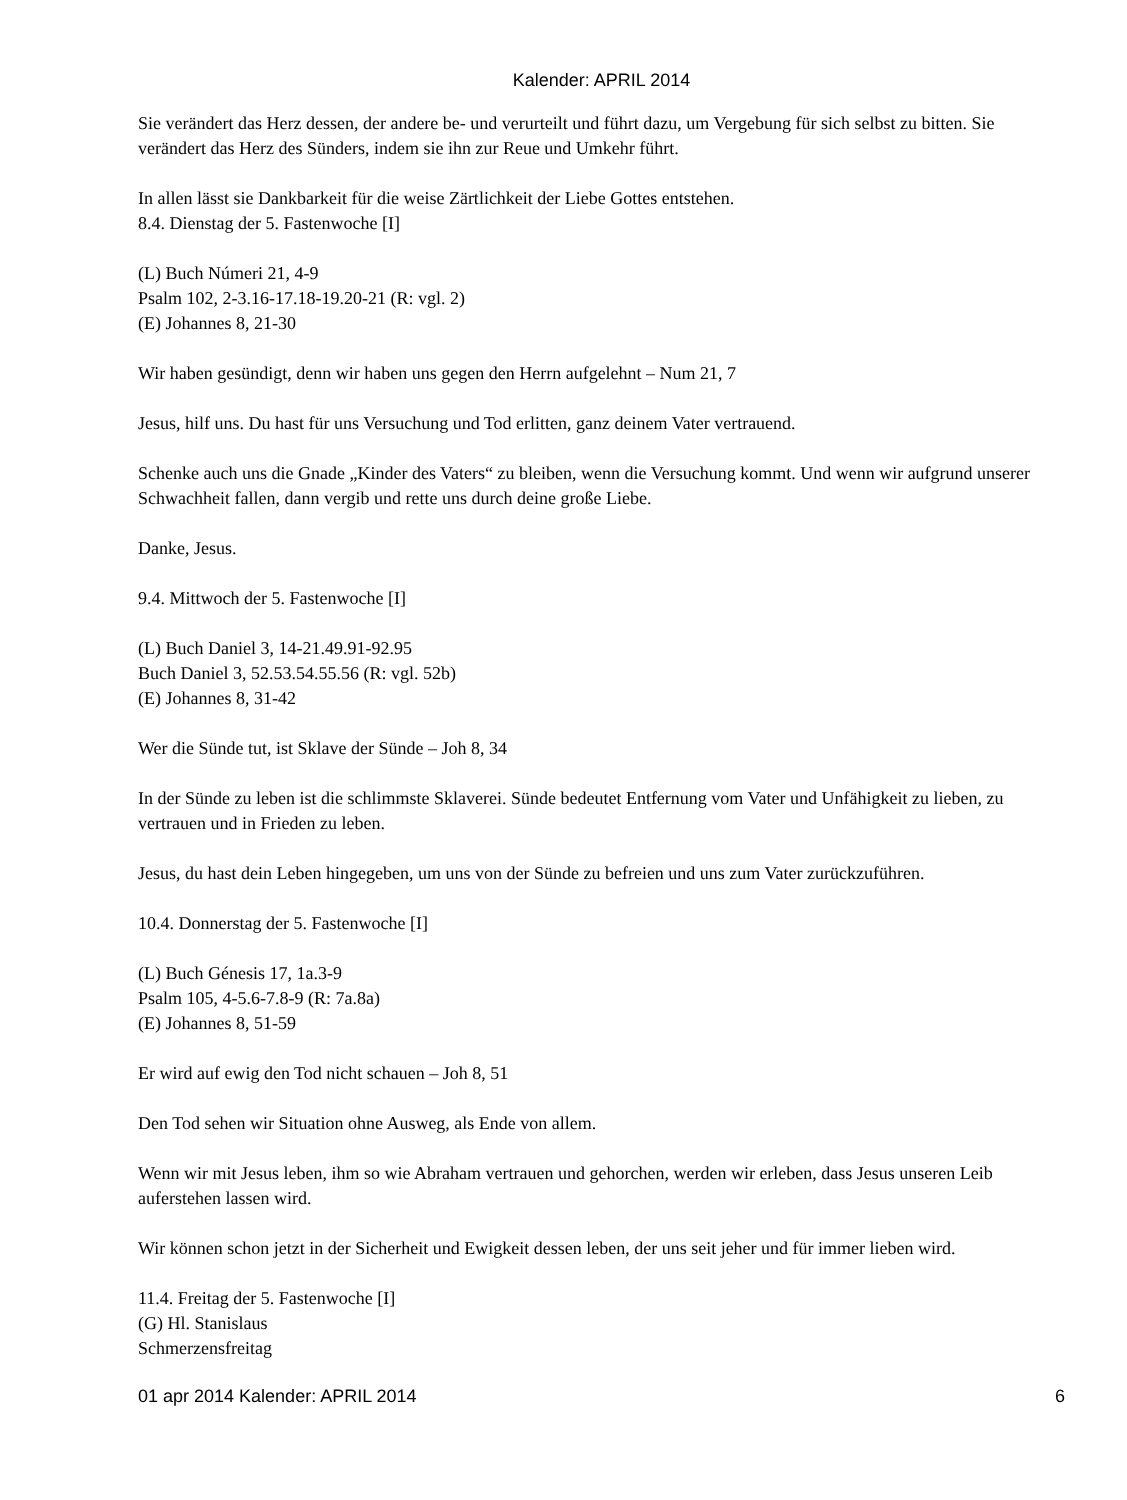Kalender: APRIL 2014
Sie verändert das Herz dessen, der andere be- und verurteilt und führt dazu, um Vergebung für sich selbst zu bitten. Sie verändert das Herz des Sünders, indem sie ihn zur Reue und Umkehr führt.
In allen lässt sie Dankbarkeit für die weise Zärtlichkeit der Liebe Gottes entstehen.
8.4. Dienstag der 5. Fastenwoche [I]
(L) Buch Númeri 21, 4-9
Psalm 102, 2-3.16-17.18-19.20-21 (R: vgl. 2)
(E) Johannes 8, 21-30
Wir haben gesündigt, denn wir haben uns gegen den Herrn aufgelehnt – Num 21, 7
Jesus, hilf uns. Du hast für uns Versuchung und Tod erlitten, ganz deinem Vater vertrauend.
Schenke auch uns die Gnade „Kinder des Vaters“ zu bleiben, wenn die Versuchung kommt. Und wenn wir aufgrund unserer Schwachheit fallen, dann vergib und rette uns durch deine große Liebe.
Danke, Jesus.
9.4. Mittwoch der 5. Fastenwoche [I]
(L) Buch Daniel 3, 14-21.49.91-92.95
Buch Daniel 3, 52.53.54.55.56 (R: vgl. 52b)
(E) Johannes 8, 31-42
Wer die Sünde tut, ist Sklave der Sünde – Joh 8, 34
In der Sünde zu leben ist die schlimmste Sklaverei. Sünde bedeutet Entfernung vom Vater und Unfähigkeit zu lieben, zu vertrauen und in Frieden zu leben.
Jesus, du hast dein Leben hingegeben, um uns von der Sünde zu befreien und uns zum Vater zurückzuführen.
10.4. Donnerstag der 5. Fastenwoche [I]
(L) Buch Génesis 17, 1a.3-9
Psalm 105, 4-5.6-7.8-9 (R: 7a.8a)
(E) Johannes 8, 51-59
Er wird auf ewig den Tod nicht schauen – Joh 8, 51
Den Tod sehen wir Situation ohne Ausweg, als Ende von allem.
Wenn wir mit Jesus leben, ihm so wie Abraham vertrauen und gehorchen, werden wir erleben, dass Jesus unseren Leib auferstehen lassen wird.
Wir können schon jetzt in der Sicherheit und Ewigkeit dessen leben, der uns seit jeher und für immer lieben wird.
11.4. Freitag der 5. Fastenwoche [I]
(G) Hl. Stanislaus
Schmerzensfreitag
01 apr 2014 Kalender: APRIL 2014 6